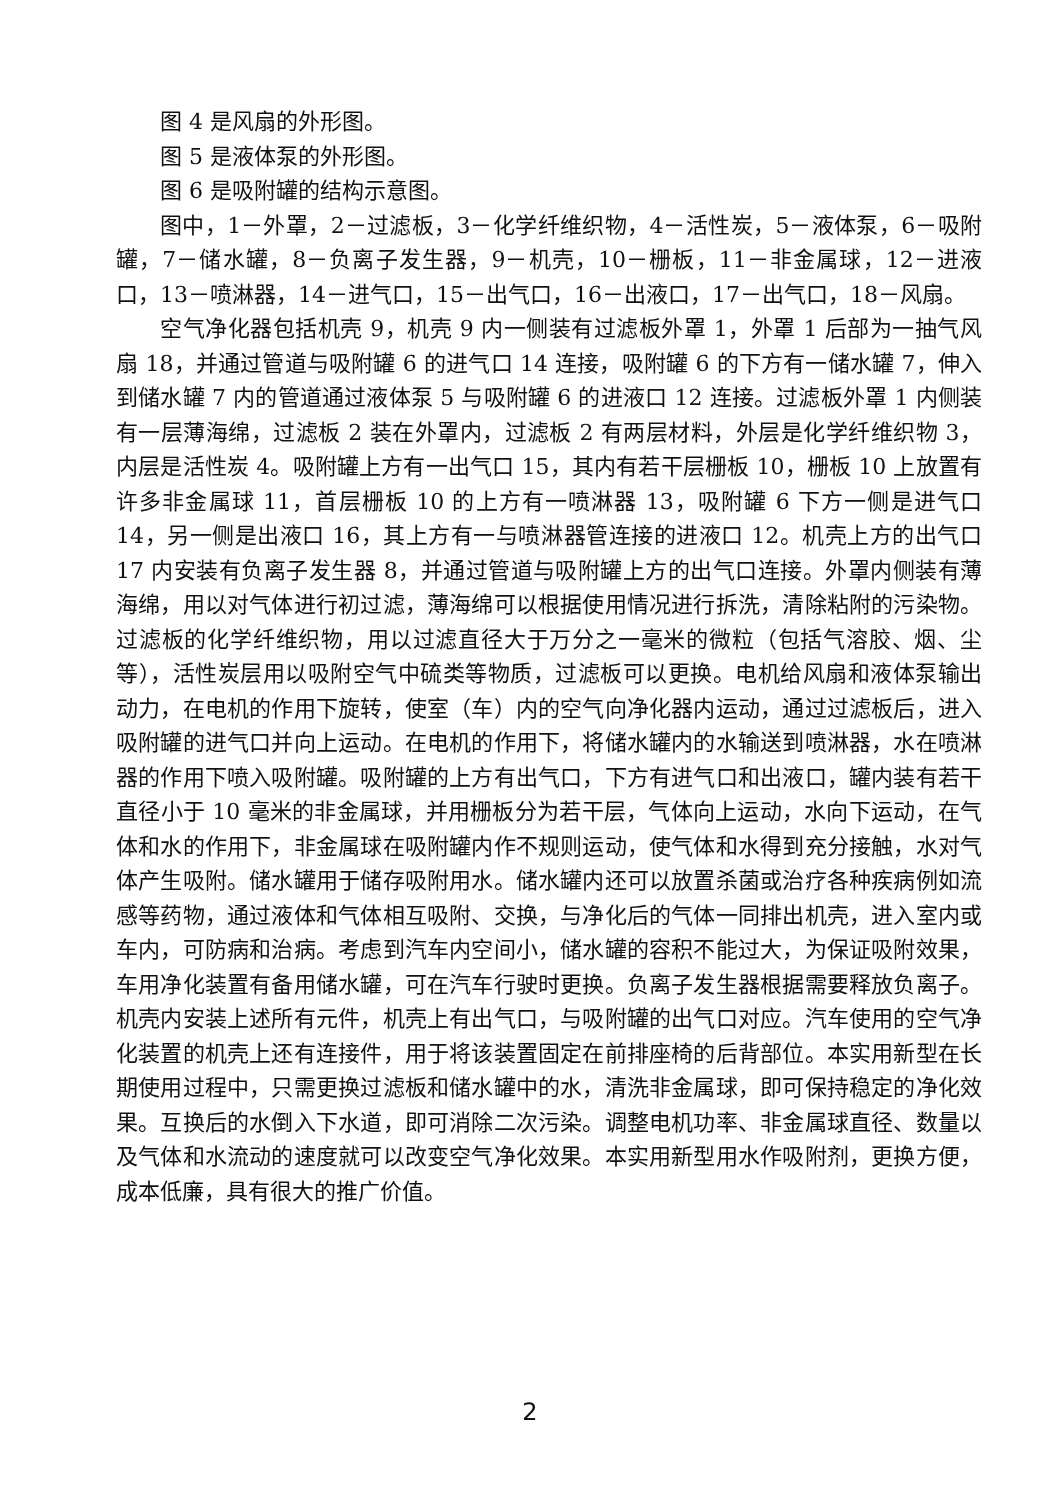图 4 是风扇的外形图。
图 5 是液体泵的外形图。
图 6 是吸附罐的结构示意图。
图中，1－外罩，2－过滤板，3－化学纤维织物，4－活性炭，5－液体泵，6－吸附罐，7－储水罐，8－负离子发生器，9－机壳，10－栅板，11－非金属球，12－进液口，13－喷淋器，14－进气口，15－出气口，16－出液口，17－出气口，18－风扇。
空气净化器包括机壳 9，机壳 9 内一侧装有过滤板外罩 1，外罩 1 后部为一抽气风扇 18，并通过管道与吸附罐 6 的进气口 14 连接，吸附罐 6 的下方有一储水罐 7，伸入到储水罐 7 内的管道通过液体泵 5 与吸附罐 6 的进液口 12 连接。过滤板外罩 1 内侧装有一层薄海绵，过滤板 2 装在外罩内，过滤板 2 有两层材料，外层是化学纤维织物 3，内层是活性炭 4。吸附罐上方有一出气口 15，其内有若干层栅板 10，栅板 10 上放置有许多非金属球 11，首层栅板 10 的上方有一喷淋器 13，吸附罐 6 下方一侧是进气口 14，另一侧是出液口 16，其上方有一与喷淋器管连接的进液口 12。机壳上方的出气口 17 内安装有负离子发生器 8，并通过管道与吸附罐上方的出气口连接。外罩内侧装有薄海绵，用以对气体进行初过滤，薄海绵可以根据使用情况进行拆洗，清除粘附的污染物。过滤板的化学纤维织物，用以过滤直径大于万分之一毫米的微粒（包括气溶胶、烟、尘等），活性炭层用以吸附空气中硫类等物质，过滤板可以更换。电机给风扇和液体泵输出动力，在电机的作用下旋转，使室（车）内的空气向净化器内运动，通过过滤板后，进入吸附罐的进气口并向上运动。在电机的作用下，将储水罐内的水输送到喷淋器，水在喷淋器的作用下喷入吸附罐。吸附罐的上方有出气口，下方有进气口和出液口，罐内装有若干直径小于 10 毫米的非金属球，并用栅板分为若干层，气体向上运动，水向下运动，在气体和水的作用下，非金属球在吸附罐内作不规则运动，使气体和水得到充分接触，水对气体产生吸附。储水罐用于储存吸附用水。储水罐内还可以放置杀菌或治疗各种疾病例如流感等药物，通过液体和气体相互吸附、交换，与净化后的气体一同排出机壳，进入室内或车内，可防病和治病。考虑到汽车内空间小，储水罐的容积不能过大，为保证吸附效果，车用净化装置有备用储水罐，可在汽车行驶时更换。负离子发生器根据需要释放负离子。机壳内安装上述所有元件，机壳上有出气口，与吸附罐的出气口对应。汽车使用的空气净化装置的机壳上还有连接件，用于将该装置固定在前排座椅的后背部位。本实用新型在长期使用过程中，只需更换过滤板和储水罐中的水，清洗非金属球，即可保持稳定的净化效果。互换后的水倒入下水道，即可消除二次污染。调整电机功率、非金属球直径、数量以及气体和水流动的速度就可以改变空气净化效果。本实用新型用水作吸附剂，更换方便，成本低廉，具有很大的推广价值。
2